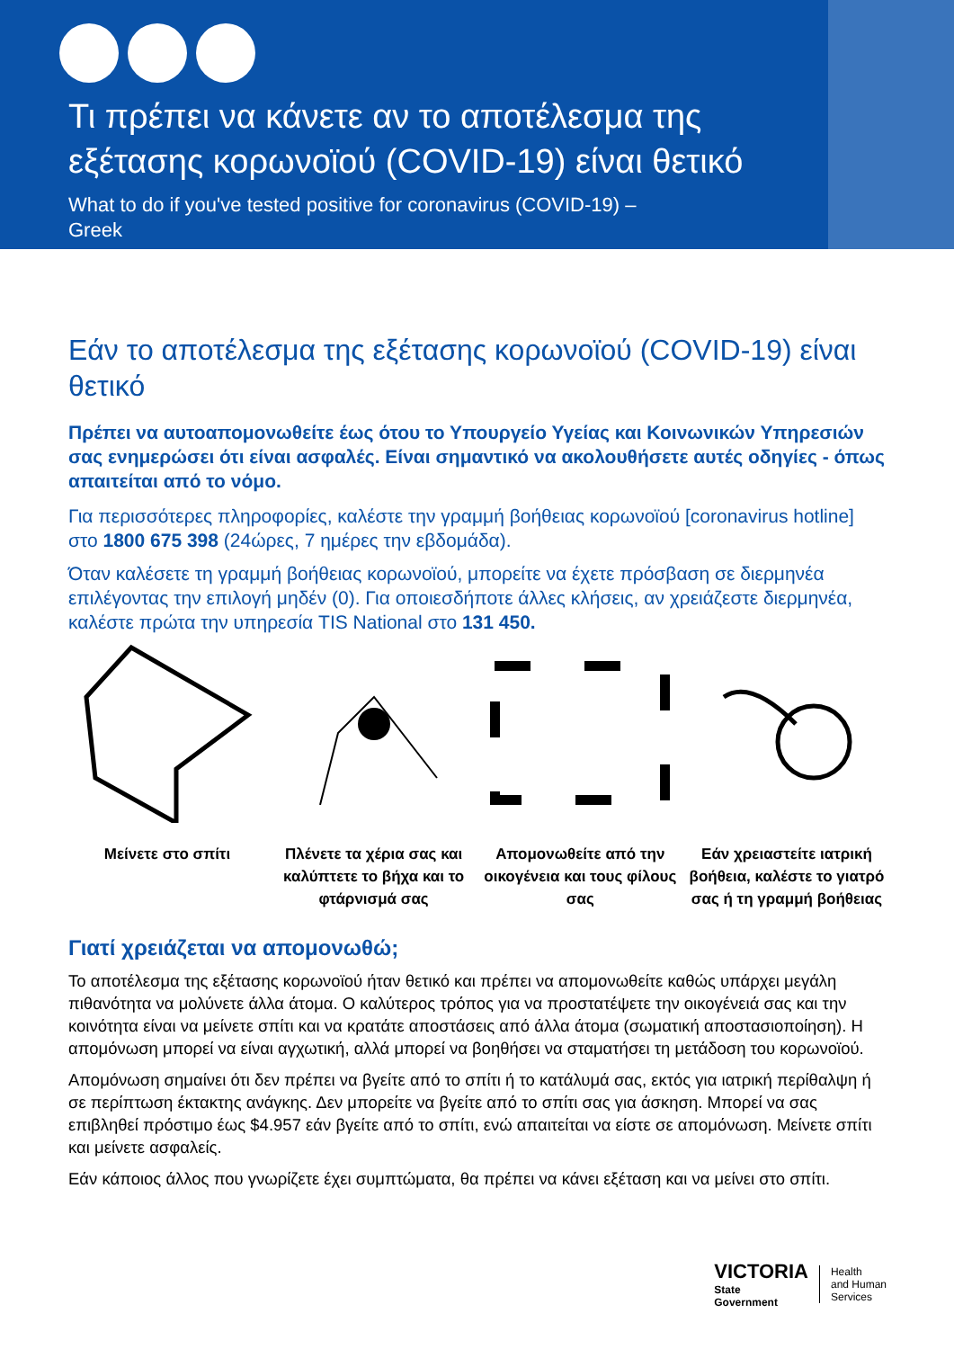Τι πρέπει να κάνετε αν το αποτέλεσμα της
εξέτασης κορωνοϊού (COVID-19) είναι θετικό
What to do if you've tested positive for coronavirus (COVID-19) –
Greek
Εάν το αποτέλεσμα της εξέτασης κορωνοϊού (COVID-19) είναι θετικό
Πρέπει να αυτοαπομονωθείτε έως ότου το Υπουργείο Υγείας και Κοινωνικών Υπηρεσιών σας ενημερώσει ότι είναι ασφαλές. Είναι σημαντικό να ακολουθήσετε αυτές οδηγίες - όπως απαιτείται από το νόμο.
Για περισσότερες πληροφορίες, καλέστε την γραμμή βοήθειας κορωνοϊού [coronavirus hotline] στο 1800 675 398 (24ώρες, 7 ημέρες την εβδομάδα).
Όταν καλέσετε τη γραμμή βοήθειας κορωνοϊού, μπορείτε να έχετε πρόσβαση σε διερμηνέα επιλέγοντας την επιλογή μηδέν (0). Για οποιεσδήποτε άλλες κλήσεις, αν χρειάζεστε διερμηνέα, καλέστε πρώτα την υπηρεσία TIS National στο 131 450.
Μείνετε στο σπίτι Πλένετε τα χέρια σας και καλύπτετε το βήχα και το φτάρνισμά σας
Απομονωθείτε από την οικογένεια και τους φίλους σας
Εάν χρειαστείτε ιατρική βοήθεια, καλέστε το γιατρό σας ή τη γραμμή βοήθειας
Γιατί χρειάζεται να απομονωθώ;
Το αποτέλεσμα της εξέτασης κορωνοϊού ήταν θετικό και πρέπει να απομονωθείτε καθώς υπάρχει μεγάλη πιθανότητα να μολύνετε άλλα άτομα. Ο καλύτερος τρόπος για να προστατέψετε την οικογένειά σας και την κοινότητα είναι να μείνετε σπίτι και να κρατάτε αποστάσεις από άλλα άτομα (σωματική αποστασιοποίηση). Η απομόνωση μπορεί να είναι αγχωτική, αλλά μπορεί να βοηθήσει να σταματήσει τη μετάδοση του κορωνοϊού.
Απομόνωση σημαίνει ότι δεν πρέπει να βγείτε από το σπίτι ή το κατάλυμά σας, εκτός για ιατρική περίθαλψη ή σε περίπτωση έκτακτης ανάγκης. Δεν μπορείτε να βγείτε από το σπίτι σας για άσκηση. Μπορεί να σας επιβληθεί πρόστιμο έως $4.957 εάν βγείτε από το σπίτι, ενώ απαιτείται να είστε σε απομόνωση. Μείνετε σπίτι και μείνετε ασφαλείς.
Εάν κάποιος άλλος που γνωρίζετε έχει συμπτώματα, θα πρέπει να κάνει εξέταση και να μείνει στο σπίτι.
VICTORIA
State
Government
Health
and Human
Services